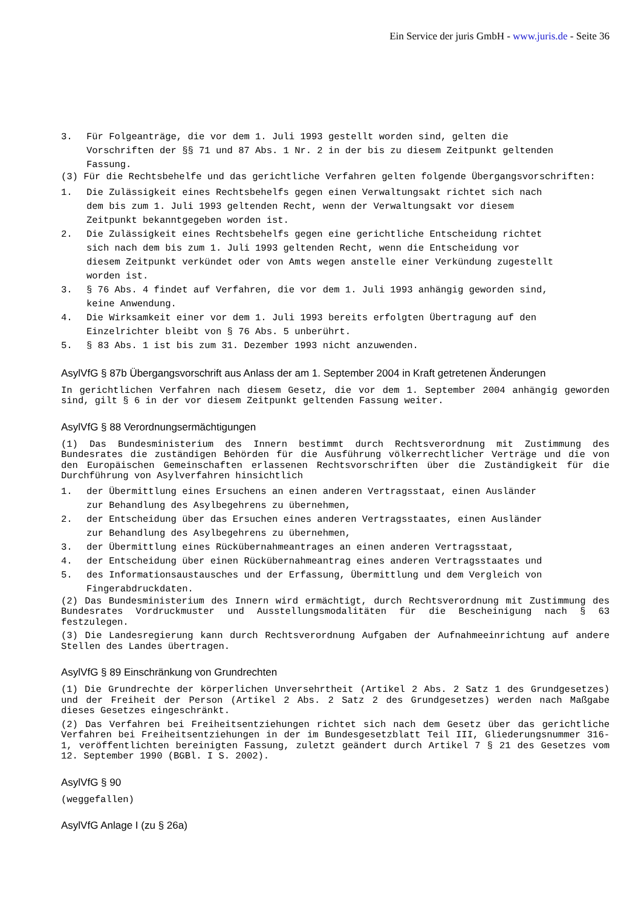Ein Service der juris GmbH - www.juris.de - Seite 36
3. Für Folgeanträge, die vor dem 1. Juli 1993 gestellt worden sind, gelten die Vorschriften der §§ 71 und 87 Abs. 1 Nr. 2 in der bis zu diesem Zeitpunkt geltenden Fassung.
(3) Für die Rechtsbehelfe und das gerichtliche Verfahren gelten folgende Übergangsvorschriften:
1. Die Zulässigkeit eines Rechtsbehelfs gegen einen Verwaltungsakt richtet sich nach dem bis zum 1. Juli 1993 geltenden Recht, wenn der Verwaltungsakt vor diesem Zeitpunkt bekanntgegeben worden ist.
2. Die Zulässigkeit eines Rechtsbehelfs gegen eine gerichtliche Entscheidung richtet sich nach dem bis zum 1. Juli 1993 geltenden Recht, wenn die Entscheidung vor diesem Zeitpunkt verkündet oder von Amts wegen anstelle einer Verkündung zugestellt worden ist.
3. § 76 Abs. 4 findet auf Verfahren, die vor dem 1. Juli 1993 anhängig geworden sind, keine Anwendung.
4. Die Wirksamkeit einer vor dem 1. Juli 1993 bereits erfolgten Übertragung auf den Einzelrichter bleibt von § 76 Abs. 5 unberührt.
5. § 83 Abs. 1 ist bis zum 31. Dezember 1993 nicht anzuwenden.
AsylVfG § 87b Übergangsvorschrift aus Anlass der am 1. September 2004 in Kraft getretenen Änderungen
In gerichtlichen Verfahren nach diesem Gesetz, die vor dem 1. September 2004 anhängig geworden sind, gilt § 6 in der vor diesem Zeitpunkt geltenden Fassung weiter.
AsylVfG § 88 Verordnungsermächtigungen
(1) Das Bundesministerium des Innern bestimmt durch Rechtsverordnung mit Zustimmung des Bundesrates die zuständigen Behörden für die Ausführung völkerrechtlicher Verträge und die von den Europäischen Gemeinschaften erlassenen Rechtsvorschriften über die Zuständigkeit für die Durchführung von Asylverfahren hinsichtlich
1. der Übermittlung eines Ersuchens an einen anderen Vertragsstaat, einen Ausländer zur Behandlung des Asylbegehrens zu übernehmen,
2. der Entscheidung über das Ersuchen eines anderen Vertragsstaates, einen Ausländer zur Behandlung des Asylbegehrens zu übernehmen,
3. der Übermittlung eines Rückübernahmeantrages an einen anderen Vertragsstaat,
4. der Entscheidung über einen Rückübernahmeantrag eines anderen Vertragsstaates und
5. des Informationsaustausches und der Erfassung, Übermittlung und dem Vergleich von Fingerabdruckdaten.
(2) Das Bundesministerium des Innern wird ermächtigt, durch Rechtsverordnung mit Zustimmung des Bundesrates Vordruckmuster und Ausstellungsmodalitäten für die Bescheinigung nach § 63 festzulegen.
(3) Die Landesregierung kann durch Rechtsverordnung Aufgaben der Aufnahmeeinrichtung auf andere Stellen des Landes übertragen.
AsylVfG § 89 Einschränkung von Grundrechten
(1) Die Grundrechte der körperlichen Unversehrtheit (Artikel 2 Abs. 2 Satz 1 des Grundgesetzes) und der Freiheit der Person (Artikel 2 Abs. 2 Satz 2 des Grundgesetzes) werden nach Maßgabe dieses Gesetzes eingeschränkt.
(2) Das Verfahren bei Freiheitsentziehungen richtet sich nach dem Gesetz über das gerichtliche Verfahren bei Freiheitsentziehungen in der im Bundesgesetzblatt Teil III, Gliederungsnummer 316-1, veröffentlichten bereinigten Fassung, zuletzt geändert durch Artikel 7 § 21 des Gesetzes vom 12. September 1990 (BGBl. I S. 2002).
AsylVfG § 90
(weggefallen)
AsylVfG Anlage I (zu § 26a)